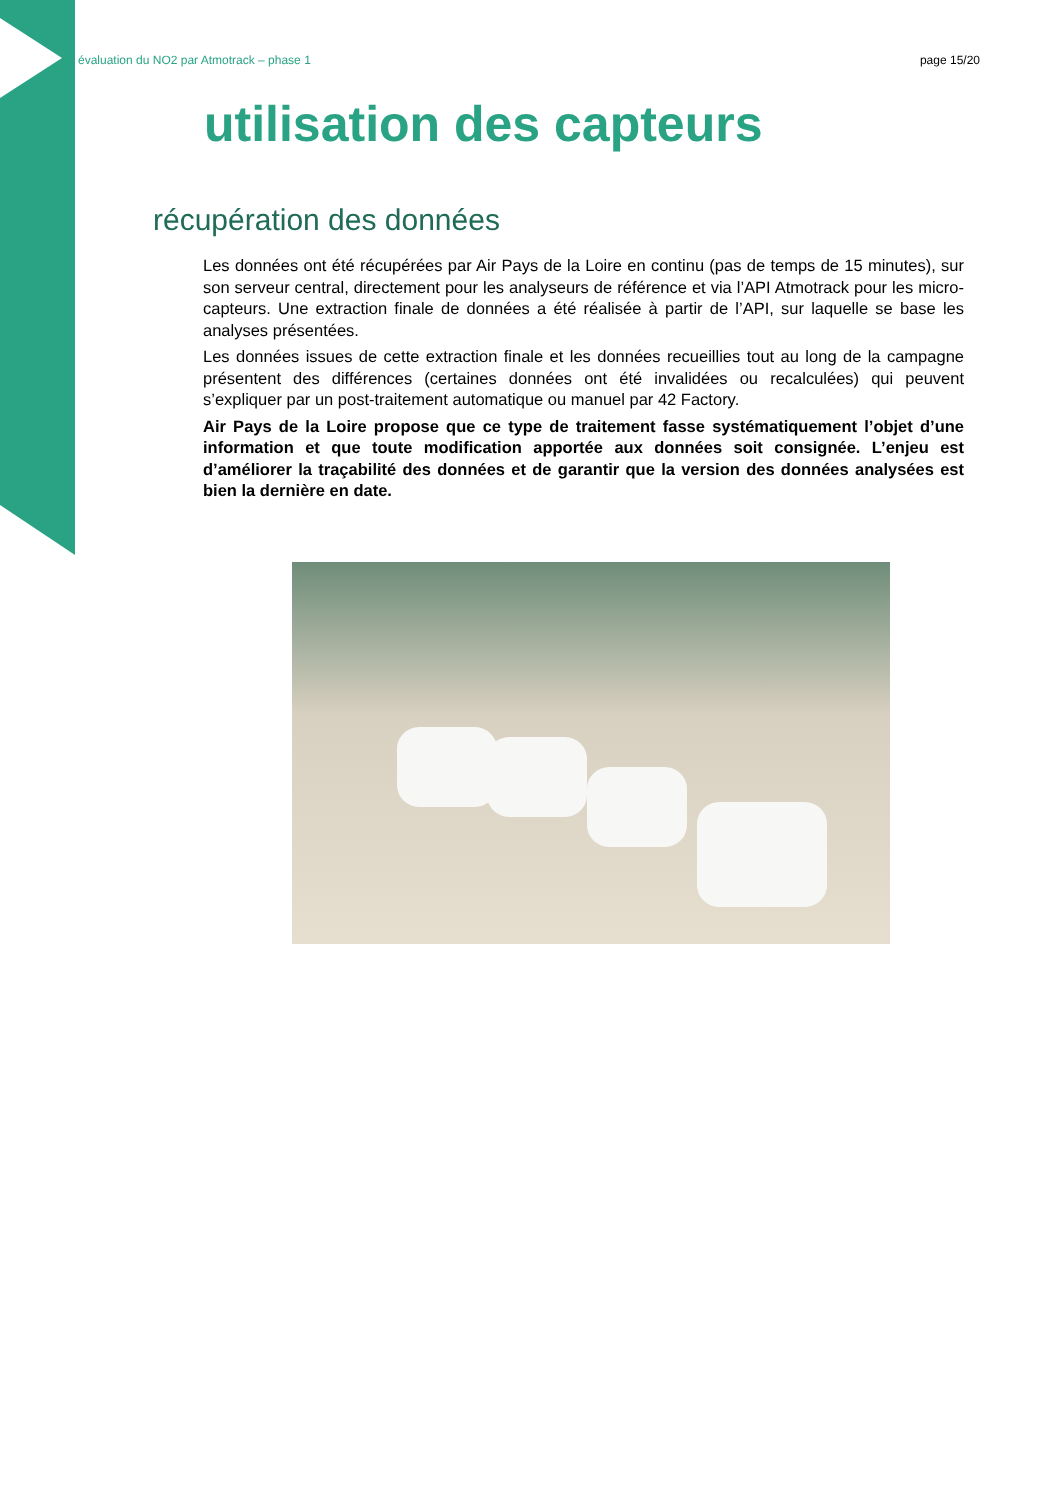évaluation du NO2 par Atmotrack – phase 1 page 15/20
utilisation des capteurs
récupération des données
Les données ont été récupérées par Air Pays de la Loire en continu (pas de temps de 15 minutes), sur son serveur central, directement pour les analyseurs de référence et via l’API Atmotrack pour les micro-capteurs. Une extraction finale de données a été réalisée à partir de l’API, sur laquelle se base les analyses présentées.
Les données issues de cette extraction finale et les données recueillies tout au long de la campagne présentent des différences (certaines données ont été invalidées ou recalculées) qui peuvent s’expliquer par un post-traitement automatique ou manuel par 42 Factory.
Air Pays de la Loire propose que ce type de traitement fasse systématiquement l’objet d’une information et que toute modification apportée aux données soit consignée. L’enjeu est d’améliorer la traçabilité des données et de garantir que la version des données analysées est bien la dernière en date.